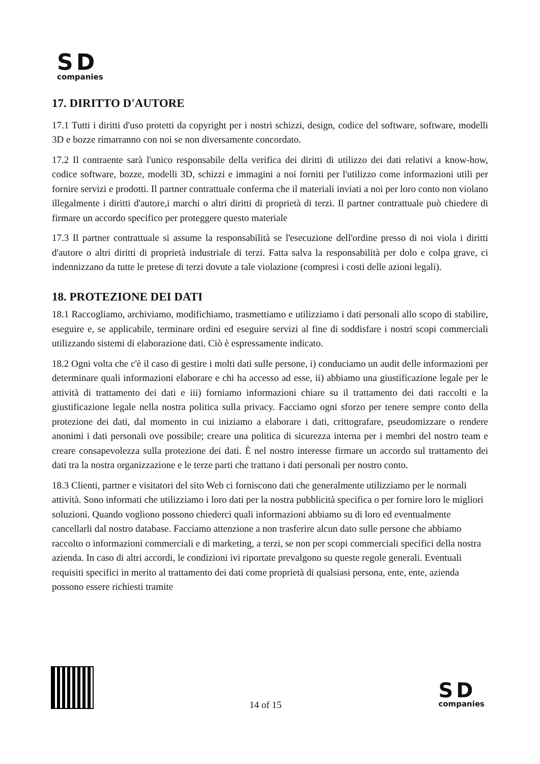SD
companies
17. DIRITTO D'AUTORE
17.1 Tutti i diritti d'uso protetti da copyright per i nostri schizzi, design, codice del software, software, modelli 3D e bozze rimarranno con noi se non diversamente concordato.
17.2 Il contraente sarà l'unico responsabile della verifica dei diritti di utilizzo dei dati relativi a know-how, codice software, bozze, modelli 3D, schizzi e immagini a noi forniti per l'utilizzo come informazioni utili per fornire servizi e prodotti. Il partner contrattuale conferma che il materiali inviati a noi per loro conto non violano illegalmente i diritti d'autore,i marchi o altri diritti di proprietà di terzi. Il partner contrattuale può chiedere di firmare un accordo specifico per proteggere questo materiale
17.3 Il partner contrattuale si assume la responsabilità se l'esecuzione dell'ordine presso di noi viola i diritti d'autore o altri diritti di proprietà industriale di terzi. Fatta salva la responsabilità per dolo e colpa grave, ci indennizzano da tutte le pretese di terzi dovute a tale violazione (compresi i costi delle azioni legali).
18. PROTEZIONE DEI DATI
18.1 Raccogliamo, archiviamo, modifichiamo, trasmettiamo e utilizziamo i dati personali allo scopo di stabilire, eseguire e, se applicabile, terminare ordini ed eseguire servizi al fine di soddisfare i nostri scopi commerciali utilizzando sistemi di elaborazione dati. Ciò è espressamente indicato.
18.2 Ogni volta che c'è il caso di gestire i molti dati sulle persone, i) conduciamo un audit delle informazioni per determinare quali informazioni elaborare e chi ha accesso ad esse, ii) abbiamo una giustificazione legale per le attività di trattamento dei dati e iii) forniamo informazioni chiare su il trattamento dei dati raccolti e la giustificazione legale nella nostra politica sulla privacy. Facciamo ogni sforzo per tenere sempre conto della protezione dei dati, dal momento in cui iniziamo a elaborare i dati, crittografare, pseudomizzare o rendere anonimi i dati personali ove possibile; creare una politica di sicurezza interna per i membri del nostro team e creare consapevolezza sulla protezione dei dati. È nel nostro interesse firmare un accordo sul trattamento dei dati tra la nostra organizzazione e le terze parti che trattano i dati personali per nostro conto.
18.3 Clienti, partner e visitatori del sito Web ci forniscono dati che generalmente utilizziamo per le normali attività. Sono informati che utilizziamo i loro dati per la nostra pubblicità specifica o per fornire loro le migliori soluzioni. Quando vogliono possono chiederci quali informazioni abbiamo su di loro ed eventualmente cancellarli dal nostro database. Facciamo attenzione a non trasferire alcun dato sulle persone che abbiamo raccolto o informazioni commerciali e di marketing, a terzi, se non per scopi commerciali specifici della nostra azienda. In caso di altri accordi, le condizioni ivi riportate prevalgono su queste regole generali. Eventuali requisiti specifici in merito al trattamento dei dati come proprietà di qualsiasi persona, ente, ente, azienda possono essere richiesti tramite
14 of 15
SD
companies